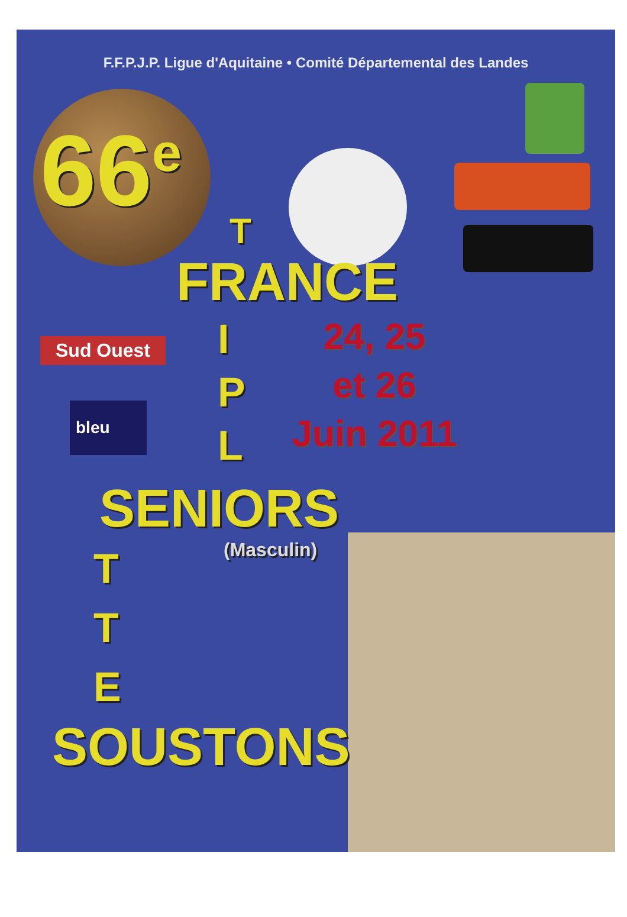F.F.P.J.P. Ligue d'Aquitaine • Comité Départemental des Landes
66<sup>e</sup>
T
FRANCE
Sud Ouest
bleu
I
P
L
24, 25
et 26
Juin 2011
SENIORS
T
T
E
(Masculin)
SOUSTONS